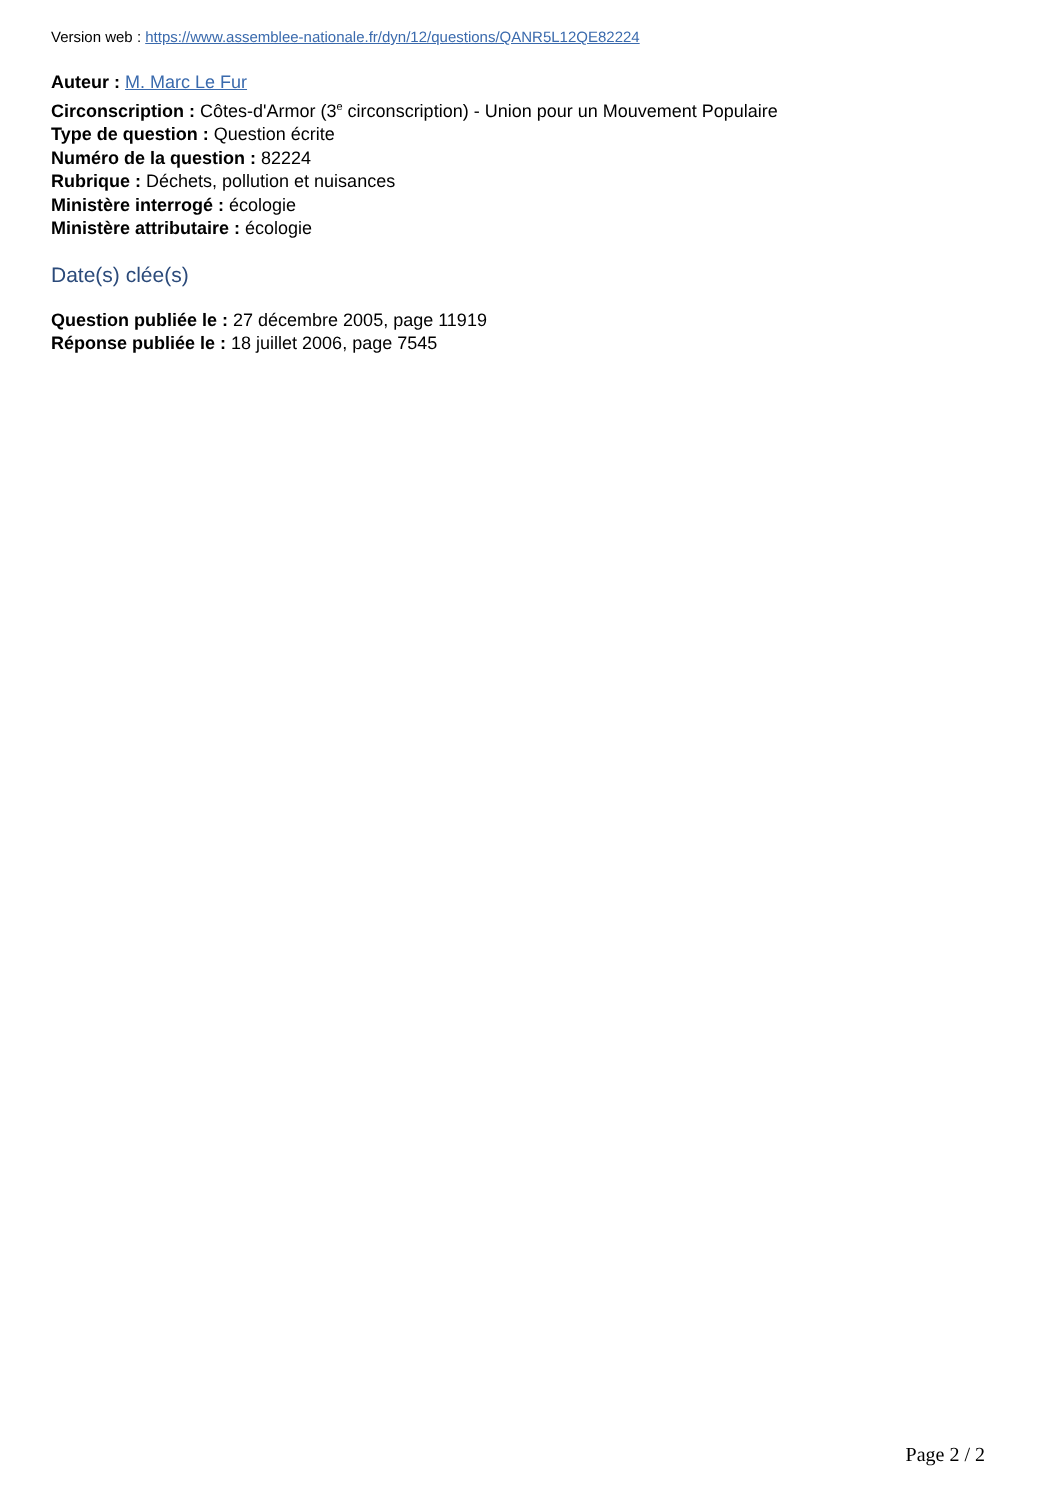Version web : https://www.assemblee-nationale.fr/dyn/12/questions/QANR5L12QE82224
Auteur : M. Marc Le Fur
Circonscription : Côtes-d'Armor (3<sup>e</sup> circonscription) - Union pour un Mouvement Populaire
Type de question : Question écrite
Numéro de la question : 82224
Rubrique : Déchets, pollution et nuisances
Ministère interrogé : écologie
Ministère attributaire : écologie
Date(s) clée(s)
Question publiée le : 27 décembre 2005, page 11919
Réponse publiée le : 18 juillet 2006, page 7545
Page 2 / 2